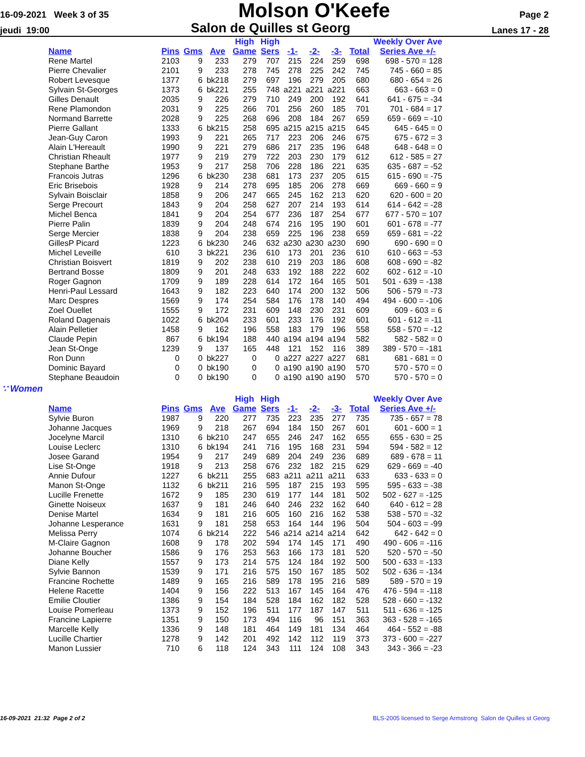16-09-2021 Week 3 of 35 Molson O'Keefe Page 2
jeudi 19:00 Salon de Quilles st Georg Lanes 17 - 28
| Name | Pins | Gms | Ave | High Game | High Sers | -1- | -2- | -3- | Total | Weekly Over Ave Series Ave +/- |
| --- | --- | --- | --- | --- | --- | --- | --- | --- | --- | --- |
| Rene Martel | 2103 | 9 | 233 | 279 | 707 | 215 | 224 | 259 | 698 | 698 - 570 = 128 |
| Pierre Chevalier | 2101 | 9 | 233 | 278 | 745 | 278 | 225 | 242 | 745 | 745 - 660 = 85 |
| Robert Levesque | 1377 | 6 | bk218 | 279 | 697 | 196 | 279 | 205 | 680 | 680 - 654 = 26 |
| Sylvain St-Georges | 1373 | 6 | bk221 | 255 | 748 | a221 | a221 | a221 | 663 | 663 - 663 = 0 |
| Gilles Denault | 2035 | 9 | 226 | 279 | 710 | 249 | 200 | 192 | 641 | 641 - 675 = -34 |
| Rene Plamondon | 2031 | 9 | 225 | 266 | 701 | 256 | 260 | 185 | 701 | 701 - 684 = 17 |
| Normand Barrette | 2028 | 9 | 225 | 268 | 696 | 208 | 184 | 267 | 659 | 659 - 669 = -10 |
| Pierre Gallant | 1333 | 6 | bk215 | 258 | 695 | a215 | a215 | a215 | 645 | 645 - 645 = 0 |
| Jean-Guy Caron | 1993 | 9 | 221 | 265 | 717 | 223 | 206 | 246 | 675 | 675 - 672 = 3 |
| Alain L'Hereault | 1990 | 9 | 221 | 279 | 686 | 217 | 235 | 196 | 648 | 648 - 648 = 0 |
| Christian Rheault | 1977 | 9 | 219 | 279 | 722 | 203 | 230 | 179 | 612 | 612 - 585 = 27 |
| Stephane Barthe | 1953 | 9 | 217 | 258 | 706 | 228 | 186 | 221 | 635 | 635 - 687 = -52 |
| Francois Jutras | 1296 | 6 | bk230 | 238 | 681 | 173 | 237 | 205 | 615 | 615 - 690 = -75 |
| Eric Brisebois | 1928 | 9 | 214 | 278 | 695 | 185 | 206 | 278 | 669 | 669 - 660 = 9 |
| Sylvain Boisclair | 1858 | 9 | 206 | 247 | 665 | 245 | 162 | 213 | 620 | 620 - 600 = 20 |
| Serge Precourt | 1843 | 9 | 204 | 258 | 627 | 207 | 214 | 193 | 614 | 614 - 642 = -28 |
| Michel Benca | 1841 | 9 | 204 | 254 | 677 | 236 | 187 | 254 | 677 | 677 - 570 = 107 |
| Pierre Palin | 1839 | 9 | 204 | 248 | 674 | 216 | 195 | 190 | 601 | 601 - 678 = -77 |
| Serge Mercier | 1838 | 9 | 204 | 238 | 659 | 225 | 196 | 238 | 659 | 659 - 681 = -22 |
| GillesP Picard | 1223 | 6 | bk230 | 246 | 632 | a230 | a230 | a230 | 690 | 690 - 690 = 0 |
| Michel Leveille | 610 | 3 | bk221 | 236 | 610 | 173 | 201 | 236 | 610 | 610 - 663 = -53 |
| Christian Boisvert | 1819 | 9 | 202 | 238 | 610 | 219 | 203 | 186 | 608 | 608 - 690 = -82 |
| Bertrand Bosse | 1809 | 9 | 201 | 248 | 633 | 192 | 188 | 222 | 602 | 602 - 612 = -10 |
| Roger Gagnon | 1709 | 9 | 189 | 228 | 614 | 172 | 164 | 165 | 501 | 501 - 639 = -138 |
| Henri-Paul Lessard | 1643 | 9 | 182 | 223 | 640 | 174 | 200 | 132 | 506 | 506 - 579 = -73 |
| Marc Despres | 1569 | 9 | 174 | 254 | 584 | 176 | 178 | 140 | 494 | 494 - 600 = -106 |
| Zoel Ouellet | 1555 | 9 | 172 | 231 | 609 | 148 | 230 | 231 | 609 | 609 - 603 = 6 |
| Roland Dagenais | 1022 | 6 | bk204 | 233 | 601 | 233 | 176 | 192 | 601 | 601 - 612 = -11 |
| Alain Pelletier | 1458 | 9 | 162 | 196 | 558 | 183 | 179 | 196 | 558 | 558 - 570 = -12 |
| Claude Pepin | 867 | 6 | bk194 | 188 | 440 | a194 | a194 | a194 | 582 | 582 - 582 = 0 |
| Jean St-Onge | 1239 | 9 | 137 | 165 | 448 | 121 | 152 | 116 | 389 | 389 - 570 = -181 |
| Ron Dunn | 0 | 0 | bk227 | 0 | 0 | a227 | a227 | a227 | 681 | 681 - 681 = 0 |
| Dominic Bayard | 0 | 0 | bk190 | 0 | 0 | a190 | a190 | a190 | 570 | 570 - 570 = 0 |
| Stephane Beaudoin | 0 | 0 | bk190 | 0 | 0 | a190 | a190 | a190 | 570 | 570 - 570 = 0 |
∵ Women
| Name | Pins | Gms | Ave | High Game | High Sers | -1- | -2- | -3- | Total | Weekly Over Ave Series Ave +/- |
| --- | --- | --- | --- | --- | --- | --- | --- | --- | --- | --- |
| Sylvie Buron | 1987 | 9 | 220 | 277 | 735 | 223 | 235 | 277 | 735 | 735 - 657 = 78 |
| Johanne Jacques | 1969 | 9 | 218 | 267 | 694 | 184 | 150 | 267 | 601 | 601 - 600 = 1 |
| Jocelyne Marcil | 1310 | 6 | bk210 | 247 | 655 | 246 | 247 | 162 | 655 | 655 - 630 = 25 |
| Louise Leclerc | 1310 | 6 | bk194 | 241 | 716 | 195 | 168 | 231 | 594 | 594 - 582 = 12 |
| Josee Garand | 1954 | 9 | 217 | 249 | 689 | 204 | 249 | 236 | 689 | 689 - 678 = 11 |
| Lise St-Onge | 1918 | 9 | 213 | 258 | 676 | 232 | 182 | 215 | 629 | 629 - 669 = -40 |
| Annie Dufour | 1227 | 6 | bk211 | 255 | 683 | a211 | a211 | a211 | 633 | 633 - 633 = 0 |
| Manon St-Onge | 1132 | 6 | bk211 | 216 | 595 | 187 | 215 | 193 | 595 | 595 - 633 = -38 |
| Lucille Frenette | 1672 | 9 | 185 | 230 | 619 | 177 | 144 | 181 | 502 | 502 - 627 = -125 |
| Ginette Noiseux | 1637 | 9 | 181 | 246 | 640 | 246 | 232 | 162 | 640 | 640 - 612 = 28 |
| Denise Martel | 1634 | 9 | 181 | 216 | 605 | 160 | 216 | 162 | 538 | 538 - 570 = -32 |
| Johanne Lesperance | 1631 | 9 | 181 | 258 | 653 | 164 | 144 | 196 | 504 | 504 - 603 = -99 |
| Melissa Perry | 1074 | 6 | bk214 | 222 | 546 | a214 | a214 | a214 | 642 | 642 - 642 = 0 |
| M-Claire Gagnon | 1608 | 9 | 178 | 202 | 594 | 174 | 145 | 171 | 490 | 490 - 606 = -116 |
| Johanne Boucher | 1586 | 9 | 176 | 253 | 563 | 166 | 173 | 181 | 520 | 520 - 570 = -50 |
| Diane Kelly | 1557 | 9 | 173 | 214 | 575 | 124 | 184 | 192 | 500 | 500 - 633 = -133 |
| Sylvie Bannon | 1539 | 9 | 171 | 216 | 575 | 150 | 167 | 185 | 502 | 502 - 636 = -134 |
| Francine Rochette | 1489 | 9 | 165 | 216 | 589 | 178 | 195 | 216 | 589 | 589 - 570 = 19 |
| Helene Racette | 1404 | 9 | 156 | 222 | 513 | 167 | 145 | 164 | 476 | 476 - 594 = -118 |
| Emilie Cloutier | 1386 | 9 | 154 | 184 | 528 | 184 | 162 | 182 | 528 | 528 - 660 = -132 |
| Louise Pomerleau | 1373 | 9 | 152 | 196 | 511 | 177 | 187 | 147 | 511 | 511 - 636 = -125 |
| Francine Lapierre | 1351 | 9 | 150 | 173 | 494 | 116 | 96 | 151 | 363 | 363 - 528 = -165 |
| Marcelle Kelly | 1336 | 9 | 148 | 181 | 464 | 149 | 181 | 134 | 464 | 464 - 552 = -88 |
| Lucille Chartier | 1278 | 9 | 142 | 201 | 492 | 142 | 112 | 119 | 373 | 373 - 600 = -227 |
| Manon Lussier | 710 | 6 | 118 | 124 | 343 | 111 | 124 | 108 | 343 | 343 - 366 = -23 |
16-09-2021 21:32 Page 2 of 2 BLS-2005 licensed to Serge Armstrong Salon de Quilles st Georg